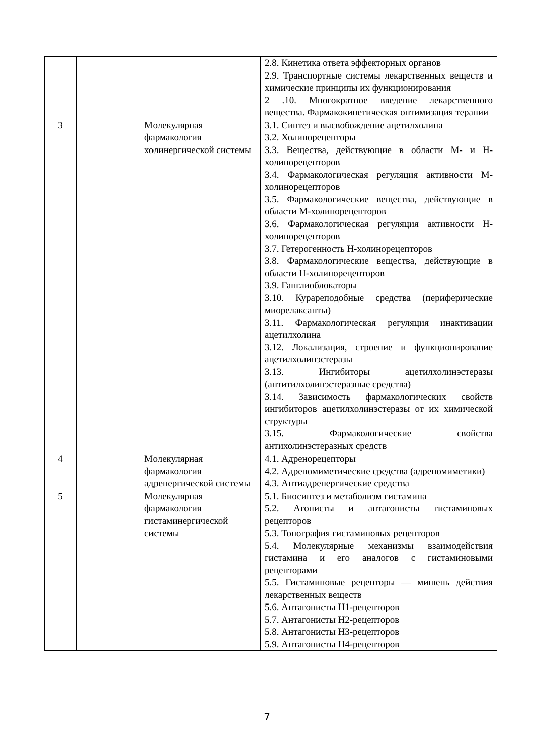| | | | 2.8. Кинетика ответа эффекторных органов 2.9. Транспортные системы лекарственных веществ и химические принципы их функционирования 2 .10. Многократное введение лекарственного вещества. Фармакокинетическая оптимизация терапии |
| 3 | | Молекулярная фармакология холинергической системы | 3.1. Синтез и высвобождение ацетилхолина 3.2. Холинорецепторы 3.3. Вещества, действующие в области М- и Н-холинорецепторов 3.4. Фармакологическая регуляция активности М-холинорецепторов 3.5. Фармакологические вещества, действующие в области М-холинорецепторов 3.6. Фармакологическая регуляция активности Н-холинорецепторов 3.7. Гетерогенность Н-холинорецепторов 3.8. Фармакологические вещества, действующие в области Н-холинорецепторов 3.9. Ганглиоблокаторы 3.10. Курареподобные средства (периферические миорелаксанты) 3.11. Фармакологическая регуляция инактивации ацетилхолина 3.12. Локализация, строение и функционирование ацетилхолинэстеразы 3.13. Ингибиторы ацетилхолинэстеразы (антитилхолинэстеразные средства) 3.14. Зависимость фармакологических свойств ингибиторов ацетилхолинэстеразы от их химической структуры 3.15. Фармакологические свойства антихолинэстеразных средств |
| 4 | | Молекулярная фармакология адренергической системы | 4.1. Адренорецепторы 4.2. Адреномиметические средства (адреномиметики) 4.3. Антиадренергические средства |
| 5 | | Молекулярная фармакология гистаминергической системы | 5.1. Биосинтез и метаболизм гистамина 5.2. Агонисты и антагонисты гистаминовых рецепторов 5.3. Топография гистаминовых рецепторов 5.4. Молекулярные механизмы взаимодействия гистамина и его аналогов с гистаминовыми рецепторами 5.5. Гистаминовые рецепторы — мишень действия лекарственных веществ 5.6. Антагонисты Н1-рецепторов 5.7. Антагонисты Н2-рецепторов 5.8. Антагонисты Н3-рецепторов 5.9. Антагонисты Н4-рецепторов |
7